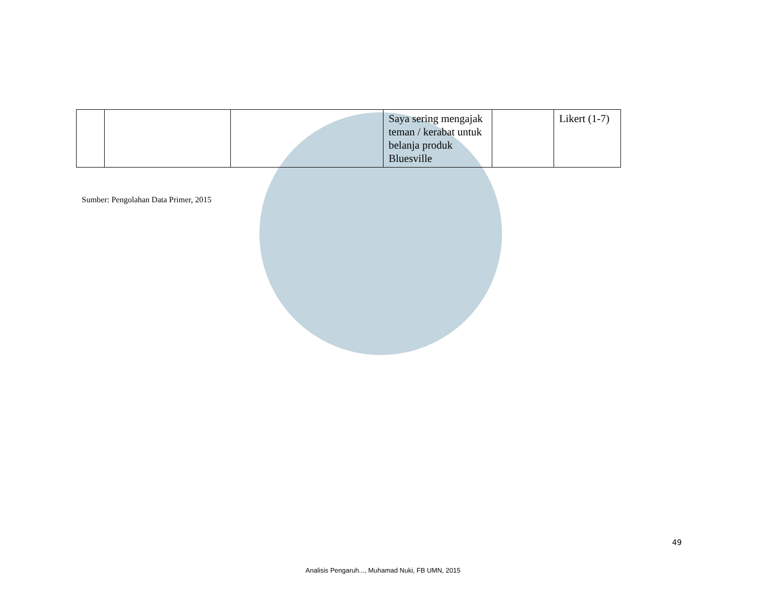| | | | Saya sering mengajak teman / kerabat untuk belanja produk Bluesville | | Likert (1-7) |
Sumber: Pengolahan Data Primer, 2015
49
Analisis Pengaruh..., Muhamad Nuki, FB UMN, 2015